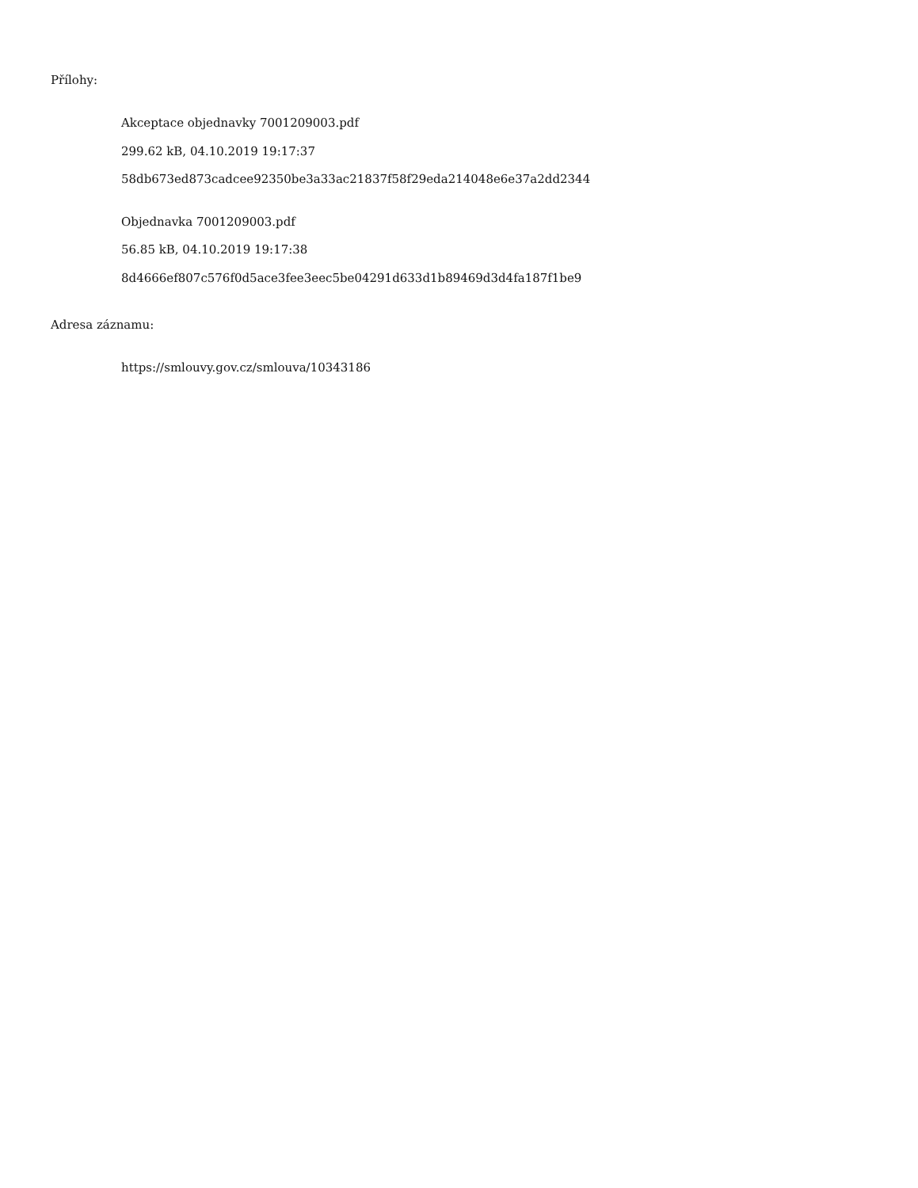Přílohy:
Akceptace objednavky 7001209003.pdf
299.62 kB, 04.10.2019 19:17:37
58db673ed873cadcee92350be3a33ac21837f58f29eda214048e6e37a2dd2344
Objednavka 7001209003.pdf
56.85 kB, 04.10.2019 19:17:38
8d4666ef807c576f0d5ace3fee3eec5be04291d633d1b89469d3d4fa187f1be9
Adresa záznamu:
https://smlouvy.gov.cz/smlouva/10343186